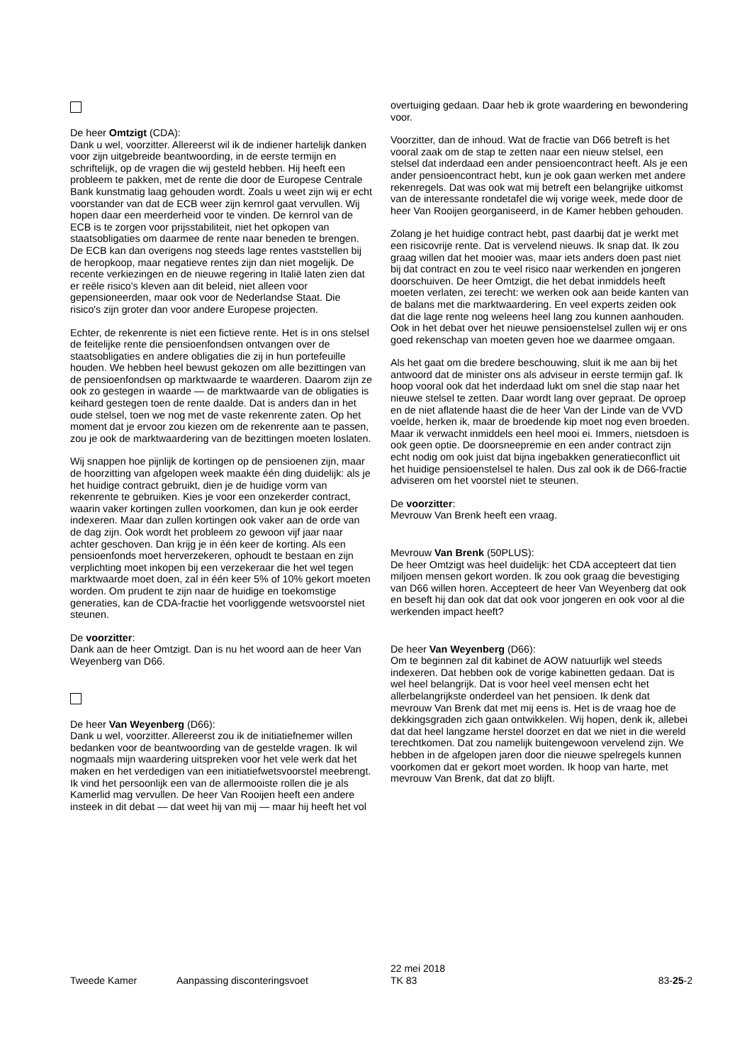De heer Omtzigt (CDA):
Dank u wel, voorzitter. Allereerst wil ik de indiener hartelijk danken voor zijn uitgebreide beantwoording, in de eerste termijn en schriftelijk, op de vragen die wij gesteld hebben. Hij heeft een probleem te pakken, met de rente die door de Europese Centrale Bank kunstmatig laag gehouden wordt. Zoals u weet zijn wij er echt voorstander van dat de ECB weer zijn kernrol gaat vervullen. Wij hopen daar een meerderheid voor te vinden. De kernrol van de ECB is te zorgen voor prijsstabiliteit, niet het opkopen van staatsobligaties om daarmee de rente naar beneden te brengen. De ECB kan dan overigens nog steeds lage rentes vaststellen bij de heropkoop, maar negatieve rentes zijn dan niet mogelijk. De recente verkiezingen en de nieuwe regering in Italië laten zien dat er reële risico's kleven aan dit beleid, niet alleen voor gepensioneerden, maar ook voor de Nederlandse Staat. Die risico's zijn groter dan voor andere Europese projecten.
Echter, de rekenrente is niet een fictieve rente. Het is in ons stelsel de feitelijke rente die pensioenfondsen ontvangen over de staatsobligaties en andere obligaties die zij in hun portefeuille houden. We hebben heel bewust gekozen om alle bezittingen van de pensioenfondsen op marktwaarde te waarderen. Daarom zijn ze ook zo gestegen in waarde — de marktwaarde van de obligaties is keihard gestegen toen de rente daalde. Dat is anders dan in het oude stelsel, toen we nog met de vaste rekenrente zaten. Op het moment dat je ervoor zou kiezen om de rekenrente aan te passen, zou je ook de marktwaardering van de bezittingen moeten loslaten.
Wij snappen hoe pijnlijk de kortingen op de pensioenen zijn, maar de hoorzitting van afgelopen week maakte één ding duidelijk: als je het huidige contract gebruikt, dien je de huidige vorm van rekenrente te gebruiken. Kies je voor een onzekerder contract, waarin vaker kortingen zullen voorkomen, dan kun je ook eerder indexeren. Maar dan zullen kortingen ook vaker aan de orde van de dag zijn. Ook wordt het probleem zo gewoon vijf jaar naar achter geschoven. Dan krijg je in één keer de korting. Als een pensioenfonds moet herverzekeren, ophoudt te bestaan en zijn verplichting moet inkopen bij een verzekeraar die het wel tegen marktwaarde moet doen, zal in één keer 5% of 10% gekort moeten worden. Om prudent te zijn naar de huidige en toekomstige generaties, kan de CDA-fractie het voorliggende wetsvoorstel niet steunen.
De voorzitter:
Dank aan de heer Omtzigt. Dan is nu het woord aan de heer Van Weyenberg van D66.
De heer Van Weyenberg (D66):
Dank u wel, voorzitter. Allereerst zou ik de initiatiefnemer willen bedanken voor de beantwoording van de gestelde vragen. Ik wil nogmaals mijn waardering uitspreken voor het vele werk dat het maken en het verdedigen van een initiatiefwetsvoorstel meebrengt. Ik vind het persoonlijk een van de allermooiste rollen die je als Kamerlid mag vervullen. De heer Van Rooijen heeft een andere insteek in dit debat — dat weet hij van mij — maar hij heeft het vol
overtuiging gedaan. Daar heb ik grote waardering en bewondering voor.
Voorzitter, dan de inhoud. Wat de fractie van D66 betreft is het vooral zaak om de stap te zetten naar een nieuw stelsel, een stelsel dat inderdaad een ander pensioencontract heeft. Als je een ander pensioencontract hebt, kun je ook gaan werken met andere rekenregels. Dat was ook wat mij betreft een belangrijke uitkomst van de interessante rondetafel die wij vorige week, mede door de heer Van Rooijen georganiseerd, in de Kamer hebben gehouden.
Zolang je het huidige contract hebt, past daarbij dat je werkt met een risicovrije rente. Dat is vervelend nieuws. Ik snap dat. Ik zou graag willen dat het mooier was, maar iets anders doen past niet bij dat contract en zou te veel risico naar werkenden en jongeren doorschuiven. De heer Omtzigt, die het debat inmiddels heeft moeten verlaten, zei terecht: we werken ook aan beide kanten van de balans met die marktwaardering. En veel experts zeiden ook dat die lage rente nog weleens heel lang zou kunnen aanhouden. Ook in het debat over het nieuwe pensioenstelsel zullen wij er ons goed rekenschap van moeten geven hoe we daarmee omgaan.
Als het gaat om die bredere beschouwing, sluit ik me aan bij het antwoord dat de minister ons als adviseur in eerste termijn gaf. Ik hoop vooral ook dat het inderdaad lukt om snel die stap naar het nieuwe stelsel te zetten. Daar wordt lang over gepraat. De oproep en de niet aflatende haast die de heer Van der Linde van de VVD voelde, herken ik, maar de broedende kip moet nog even broeden. Maar ik verwacht inmiddels een heel mooi ei. Immers, nietsdoen is ook geen optie. De doorsneepremie en een ander contract zijn echt nodig om ook juist dat bijna ingebakken generatieconflict uit het huidige pensioenstelsel te halen. Dus zal ook ik de D66-fractie adviseren om het voorstel niet te steunen.
De voorzitter:
Mevrouw Van Brenk heeft een vraag.
Mevrouw Van Brenk (50PLUS):
De heer Omtzigt was heel duidelijk: het CDA accepteert dat tien miljoen mensen gekort worden. Ik zou ook graag die bevestiging van D66 willen horen. Accepteert de heer Van Weyenberg dat ook en beseft hij dan ook dat dat ook voor jongeren en ook voor al die werkenden impact heeft?
De heer Van Weyenberg (D66):
Om te beginnen zal dit kabinet de AOW natuurlijk wel steeds indexeren. Dat hebben ook de vorige kabinetten gedaan. Dat is wel heel belangrijk. Dat is voor heel veel mensen echt het allerbelangrijkste onderdeel van het pensioen. Ik denk dat mevrouw Van Brenk dat met mij eens is. Het is de vraag hoe de dekkingsgraden zich gaan ontwikkelen. Wij hopen, denk ik, allebei dat dat heel langzame herstel doorzet en dat we niet in die wereld terechtkomen. Dat zou namelijk buitengewoon vervelend zijn. We hebben in de afgelopen jaren door die nieuwe spelregels kunnen voorkomen dat er gekort moet worden. Ik hoop van harte, met mevrouw Van Brenk, dat dat zo blijft.
Tweede Kamer Aanpassing disconteringsvoet
22 mei 2018
TK 83
83-25-2